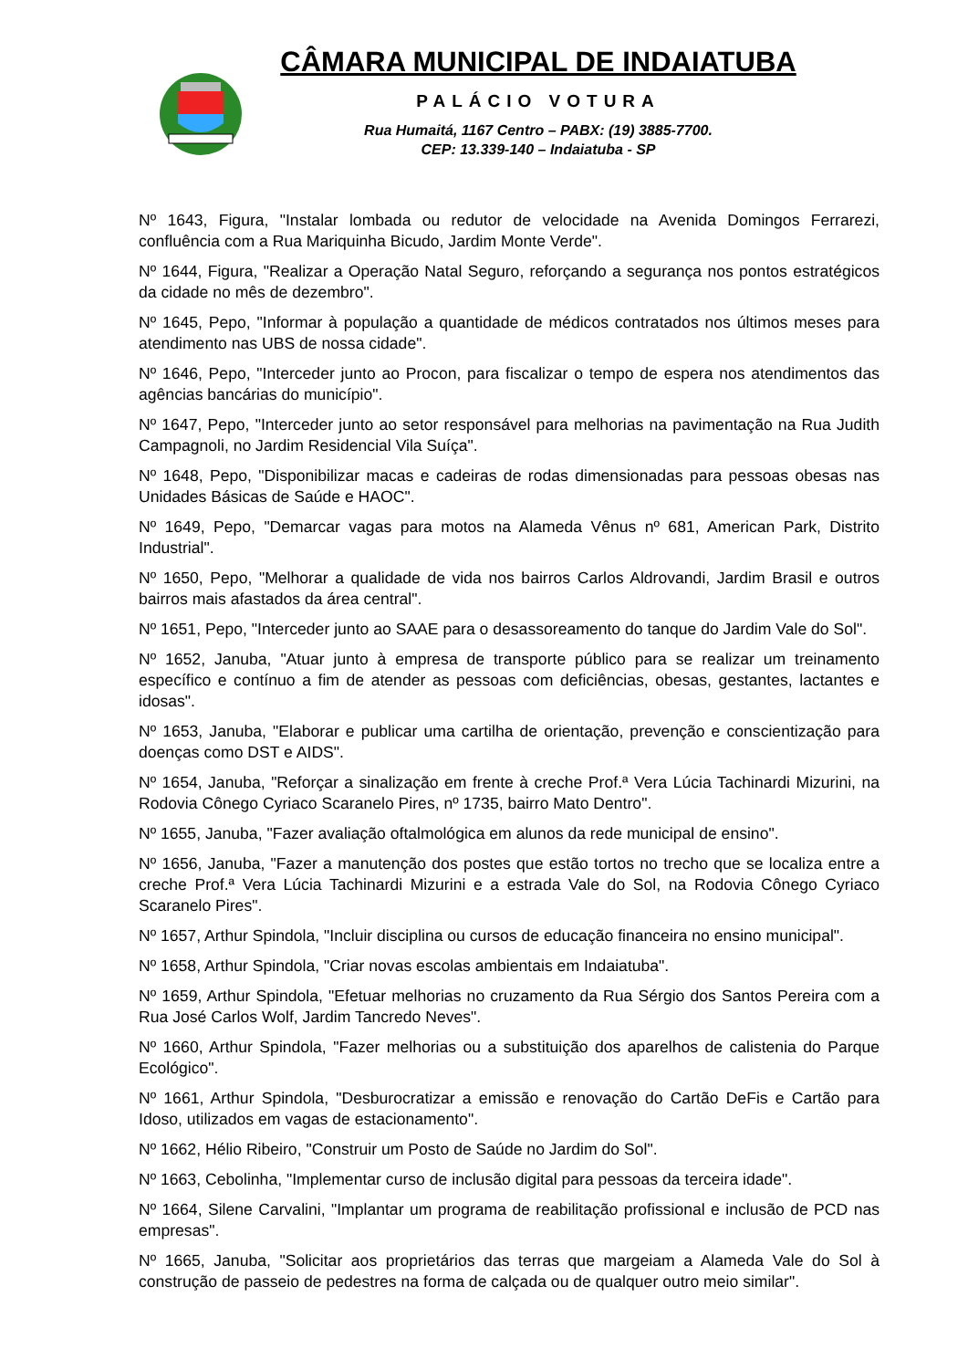CÂMARA MUNICIPAL DE INDAIATUBA
PALÁCIO VOTURA
Rua Humaitá, 1167 Centro – PABX: (19) 3885-7700.
CEP: 13.339-140 – Indaiatuba - SP
Nº 1643, Figura, "Instalar lombada ou redutor de velocidade na Avenida Domingos Ferrarezi, confluência com a Rua Mariquinha Bicudo, Jardim Monte Verde".
Nº 1644, Figura, "Realizar a Operação Natal Seguro, reforçando a segurança nos pontos estratégicos da cidade no mês de dezembro".
Nº 1645, Pepo, "Informar à população a quantidade de médicos contratados nos últimos meses para atendimento nas UBS de nossa cidade".
Nº 1646, Pepo, "Interceder junto ao Procon, para fiscalizar o tempo de espera nos atendimentos das agências bancárias do município".
Nº 1647, Pepo, "Interceder junto ao setor responsável para melhorias na pavimentação na Rua Judith Campagnoli, no Jardim Residencial Vila Suíça".
Nº 1648, Pepo, "Disponibilizar macas e cadeiras de rodas dimensionadas para pessoas obesas nas Unidades Básicas de Saúde e HAOC".
Nº 1649, Pepo, "Demarcar vagas para motos na Alameda Vênus nº 681, American Park, Distrito Industrial".
Nº 1650, Pepo, "Melhorar a qualidade de vida nos bairros Carlos Aldrovandi, Jardim Brasil e outros bairros mais afastados da área central".
Nº 1651, Pepo, "Interceder junto ao SAAE para o desassoreamento do tanque do Jardim Vale do Sol".
Nº 1652, Januba, "Atuar junto à empresa de transporte público para se realizar um treinamento específico e contínuo a fim de atender as pessoas com deficiências, obesas, gestantes, lactantes e idosas".
Nº 1653, Januba, "Elaborar e publicar uma cartilha de orientação, prevenção e conscientização para doenças como DST e AIDS".
Nº 1654, Januba, "Reforçar a sinalização em frente à creche Prof.ª Vera Lúcia Tachinardi Mizurini, na Rodovia Cônego Cyriaco Scaranelo Pires, nº 1735, bairro Mato Dentro".
Nº 1655, Januba, "Fazer avaliação oftalmológica em alunos da rede municipal de ensino".
Nº 1656, Januba, "Fazer a manutenção dos postes que estão tortos no trecho que se localiza entre a creche Prof.ª Vera Lúcia Tachinardi Mizurini e a estrada Vale do Sol, na Rodovia Cônego Cyriaco Scaranelo Pires".
Nº 1657, Arthur Spindola, "Incluir disciplina ou cursos de educação financeira no ensino municipal".
Nº 1658, Arthur Spindola, "Criar novas escolas ambientais em Indaiatuba".
Nº 1659, Arthur Spindola, "Efetuar melhorias no cruzamento da Rua Sérgio dos Santos Pereira com a Rua José Carlos Wolf, Jardim Tancredo Neves".
Nº 1660, Arthur Spindola, "Fazer melhorias ou a substituição dos aparelhos de calistenia do Parque Ecológico".
Nº 1661, Arthur Spindola, "Desburocratizar a emissão e renovação do Cartão DeFis e Cartão para Idoso, utilizados em vagas de estacionamento".
Nº 1662, Hélio Ribeiro, "Construir um Posto de Saúde no Jardim do Sol".
Nº 1663, Cebolinha, "Implementar curso de inclusão digital para pessoas da terceira idade".
Nº 1664, Silene Carvalini, "Implantar um programa de reabilitação profissional e inclusão de PCD nas empresas".
Nº 1665, Januba, "Solicitar aos proprietários das terras que margeiam a Alameda Vale do Sol à construção de passeio de pedestres na forma de calçada ou de qualquer outro meio similar".